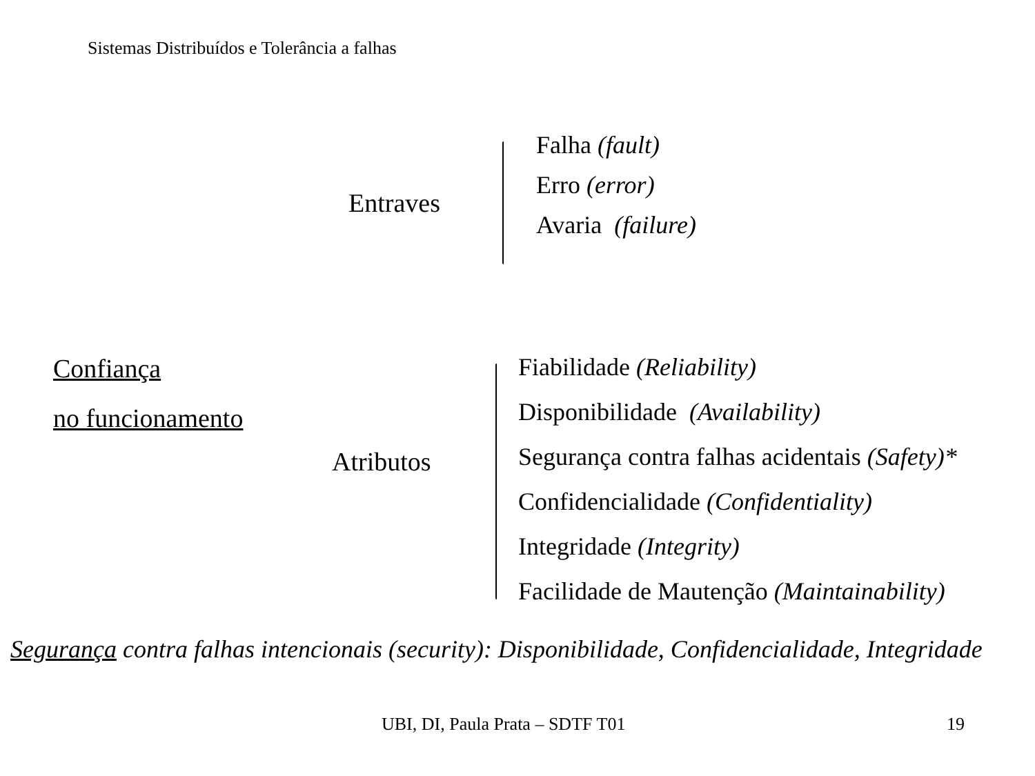Sistemas Distribuídos e Tolerância a falhas
Entraves
Falha (fault)
Erro (error)
Avaria (failure)
Confiança
no funcionamento
Atributos
Fiabilidade (Reliability)
Disponibilidade (Availability)
Segurança contra falhas acidentais (Safety)*
Confidencialidade (Confidentiality)
Integridade (Integrity)
Facilidade de Mautenção (Maintainability)
Segurança contra falhas intencionais (security): Disponibilidade, Confidencialidade, Integridade
UBI, DI, Paula Prata – SDTF T01
19